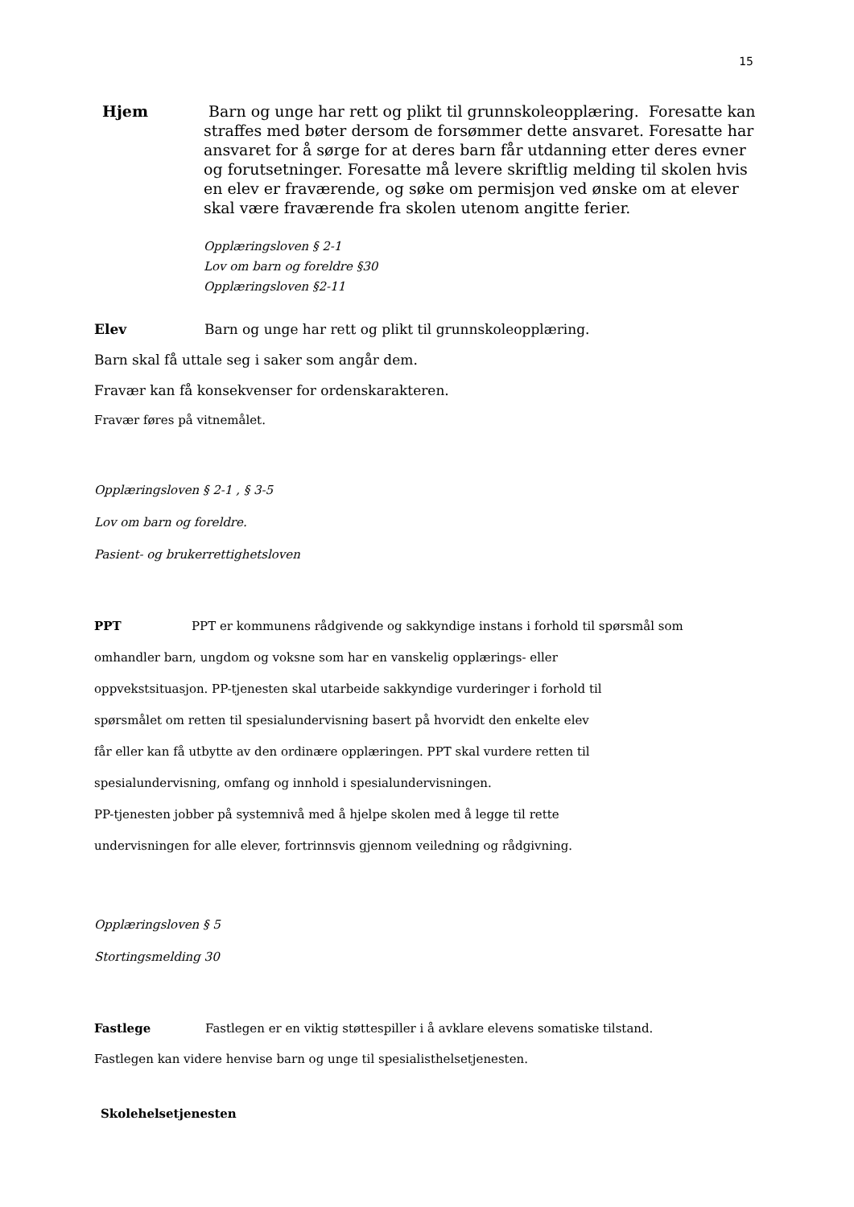15
Hjem Barn og unge har rett og plikt til grunnskoleopplæring. Foresatte kan straffes med bøter dersom de forsømmer dette ansvaret. Foresatte har ansvaret for å sørge for at deres barn får utdanning etter deres evner og forutsetninger. Foresatte må levere skriftlig melding til skolen hvis en elev er fraværende, og søke om permisjon ved ønske om at elever skal være fraværende fra skolen utenom angitte ferier.
Opplæringsloven § 2-1
Lov om barn og foreldre §30
Opplæringsloven §2-11
Elev Barn og unge har rett og plikt til grunnskoleopplæring.
Barn skal få uttale seg i saker som angår dem.
Fravær kan få konsekvenser for ordenskarakteren.
Fravær føres på vitnemålet.
Opplæringsloven § 2-1 , § 3-5
Lov om barn og foreldre.
Pasient- og brukerrettighetsloven
PPT PPT er kommunens rådgivende og sakkyndige instans i forhold til spørsmål som
omhandler barn, ungdom og voksne som har en vanskelig opplærings- eller
oppvekstsituasjon. PP-tjenesten skal utarbeide sakkyndige vurderinger i forhold til
spørsmålet om retten til spesialundervisning basert på hvorvidt den enkelte elev
får eller kan få utbytte av den ordinære opplæringen. PPT skal vurdere retten til
spesialundervisning, omfang og innhold i spesialundervisningen.
PP-tjenesten jobber på systemnivå med å hjelpe skolen med å legge til rette
undervisningen for alle elever, fortrinnsvis gjennom veiledning og rådgivning.
Opplæringsloven § 5
Stortingsmelding 30
Fastlege Fastlegen er en viktig støttespiller i å avklare elevens somatiske tilstand.
Fastlegen kan videre henvise barn og unge til spesialisthelsetjenesten.
Skolehelsetjenesten